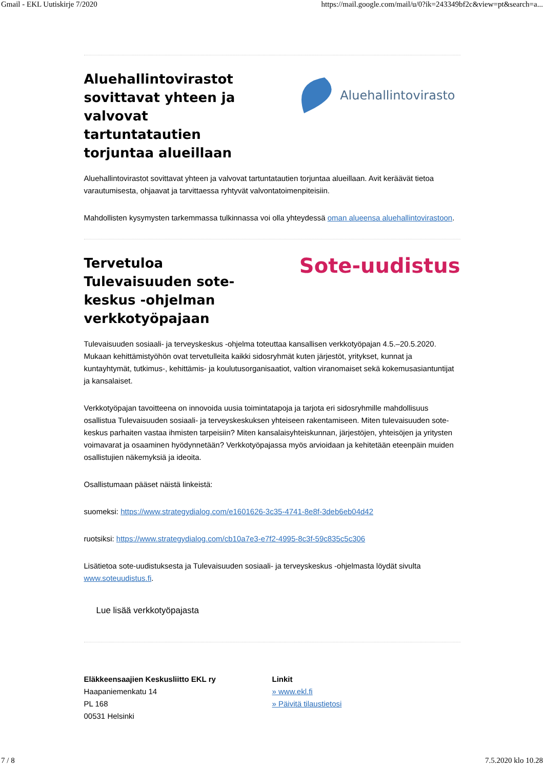Gmail - EKL Uutiskirje 7/2020 https://mail.google.com/mail/u/0?ik=243349bf2c&view=pt&search=a...
Aluehallintovirastot sovittavat yhteen ja valvovat tartuntatautien torjuntaa alueillaan
Aluehallintovirasto
Aluehallintovirastot sovittavat yhteen ja valvovat tartuntatautien torjuntaa alueillaan. Avit keräävät tietoa varautumisesta, ohjaavat ja tarvittaessa ryhtyvät valvontatoimenpiteisiin.
Mahdollisten kysymysten tarkemmassa tulkinnassa voi olla yhteydessä oman alueensa aluehallintovirastoon.
Tervetuloa Tulevaisuuden sote-keskus -ohjelman verkkotyöpajaan
Sote-uudistus
Tulevaisuuden sosiaali- ja terveyskeskus -ohjelma toteuttaa kansallisen verkkotyöpajan 4.5.–20.5.2020. Mukaan kehittämistyöhön ovat tervetulleita kaikki sidosryhmät kuten järjestöt, yritykset, kunnat ja kuntayhtymät, tutkimus-, kehittämis- ja koulutusorganisaatiot, valtion viranomaiset sekä kokemusasiantuntijat ja kansalaiset.
Verkkotyöpajan tavoitteena on innovoida uusia toimintatapoja ja tarjota eri sidosryhmille mahdollisuus osallistua Tulevaisuuden sosiaali- ja terveyskeskuksen yhteiseen rakentamiseen. Miten tulevaisuuden sote-keskus parhaiten vastaa ihmisten tarpeisiin? Miten kansalaisyhteiskunnan, järjestöjen, yhteisöjen ja yritysten voimavarat ja osaaminen hyödynnetään? Verkkotyöpajassa myös arvioidaan ja kehitetään eteenpäin muiden osallistujien näkemyksiä ja ideoita.
Osallistumaan pääset näistä linkeistä:
suomeksi: https://www.strategydialog.com/e1601626-3c35-4741-8e8f-3deb6eb04d42
ruotsiksi: https://www.strategydialog.com/cb10a7e3-e7f2-4995-8c3f-59c835c5c306
Lisätietoa sote-uudistuksesta ja Tulevaisuuden sosiaali- ja terveyskeskus -ohjelmasta löydät sivulta www.soteuudistus.fi.
Lue lisää verkkotyöpajasta
Eläkkeensaajien Keskusliitto EKL ry
Haapaniemenkatu 14
PL 168
00531 Helsinki
Linkit
» www.ekl.fi
» Päivitä tilaustietosi
7 / 8 7.5.2020 klo 10.28